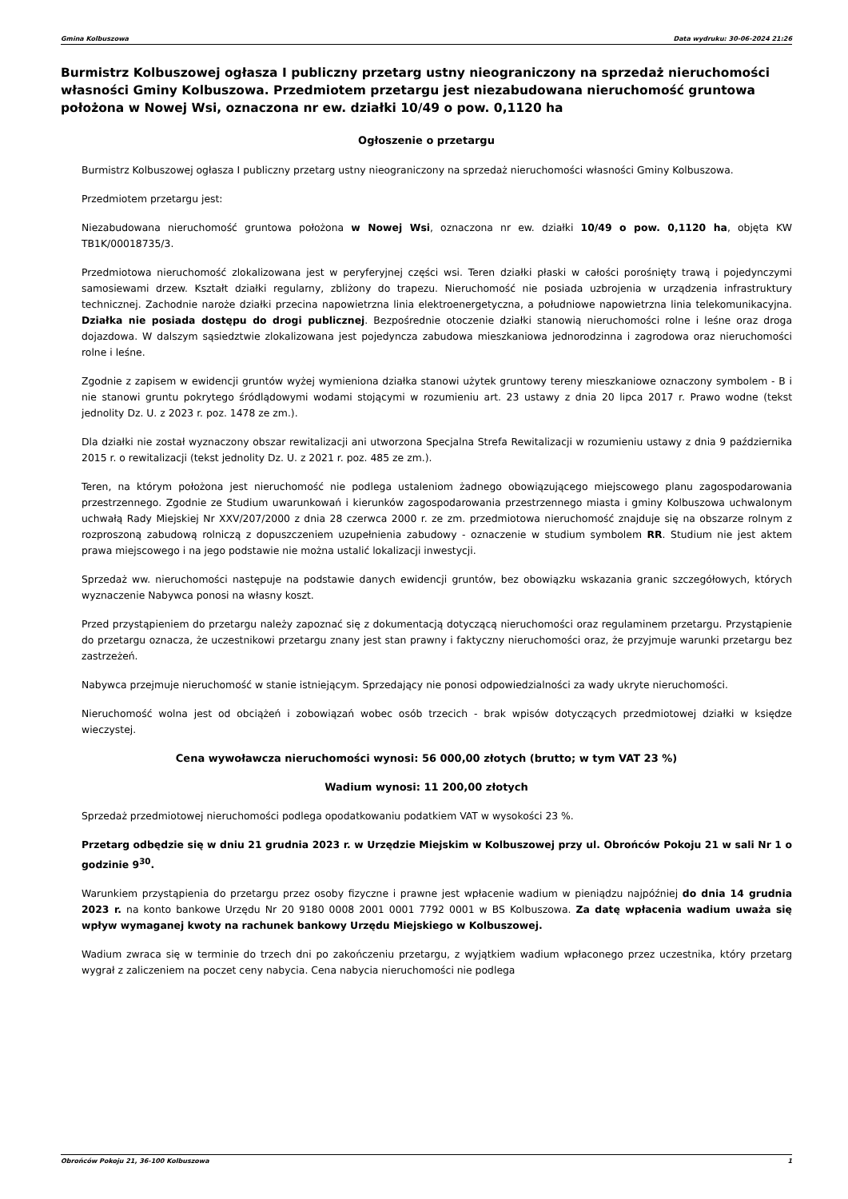Gmina Kolbuszowa Data wydruku: 30-06-2024 21:26
Burmistrz Kolbuszowej ogłasza I publiczny przetarg ustny nieograniczony na sprzedaż nieruchomości własności Gminy Kolbuszowa. Przedmiotem przetargu jest niezabudowana nieruchomość gruntowa położona w Nowej Wsi, oznaczona nr ew. działki 10/49 o pow. 0,1120 ha
Ogłoszenie o przetargu
Burmistrz Kolbuszowej ogłasza I publiczny przetarg ustny nieograniczony na sprzedaż nieruchomości własności Gminy Kolbuszowa.
Przedmiotem przetargu jest:
Niezabudowana nieruchomość gruntowa położona w Nowej Wsi, oznaczona nr ew. działki 10/49 o pow. 0,1120 ha, objęta KW TB1K/00018735/3.
Przedmiotowa nieruchomość zlokalizowana jest w peryferyjnej części wsi. Teren działki płaski w całości porośnięty trawą i pojedynczymi samosiewami drzew. Kształt działki regularny, zbliżony do trapezu. Nieruchomość nie posiada uzbrojenia w urządzenia infrastruktury technicznej. Zachodnie naroże działki przecina napowietrzna linia elektroenergetyczna, a południowe napowietrzna linia telekomunikacyjna. Działka nie posiada dostępu do drogi publicznej. Bezpośrednie otoczenie działki stanowią nieruchomości rolne i leśne oraz droga dojazdowa. W dalszym sąsiedztwie zlokalizowana jest pojedyncza zabudowa mieszkaniowa jednorodzinna i zagrodowa oraz nieruchomości rolne i leśne.
Zgodnie z zapisem w ewidencji gruntów wyżej wymieniona działka stanowi użytek gruntowy tereny mieszkaniowe oznaczony symbolem - B i nie stanowi gruntu pokrytego śródlądowymi wodami stojącymi w rozumieniu art. 23 ustawy z dnia 20 lipca 2017 r. Prawo wodne (tekst jednolity Dz. U. z 2023 r. poz. 1478 ze zm.).
Dla działki nie został wyznaczony obszar rewitalizacji ani utworzona Specjalna Strefa Rewitalizacji w rozumieniu ustawy z dnia 9 października 2015 r. o rewitalizacji (tekst jednolity Dz. U. z 2021 r. poz. 485 ze zm.).
Teren, na którym położona jest nieruchomość nie podlega ustaleniom żadnego obowiązującego miejscowego planu zagospodarowania przestrzennego. Zgodnie ze Studium uwarunkowań i kierunków zagospodarowania przestrzennego miasta i gminy Kolbuszowa uchwalonym uchwałą Rady Miejskiej Nr XXV/207/2000 z dnia 28 czerwca 2000 r. ze zm. przedmiotowa nieruchomość znajduje się na obszarze rolnym z rozproszoną zabudową rolniczą z dopuszczeniem uzupełnienia zabudowy - oznaczenie w studium symbolem RR. Studium nie jest aktem prawa miejscowego i na jego podstawie nie można ustalić lokalizacji inwestycji.
Sprzedaż ww. nieruchomości następuje na podstawie danych ewidencji gruntów, bez obowiązku wskazania granic szczegółowych, których wyznaczenie Nabywca ponosi na własny koszt.
Przed przystąpieniem do przetargu należy zapoznać się z dokumentacją dotyczącą nieruchomości oraz regulaminem przetargu. Przystąpienie do przetargu oznacza, że uczestnikowi przetargu znany jest stan prawny i faktyczny nieruchomości oraz, że przyjmuje warunki przetargu bez zastrzeżeń.
Nabywca przejmuje nieruchomość w stanie istniejącym. Sprzedający nie ponosi odpowiedzialności za wady ukryte nieruchomości.
Nieruchomość wolna jest od obciążeń i zobowiązań wobec osób trzecich - brak wpisów dotyczących przedmiotowej działki w księdze wieczystej.
Cena wywoławcza nieruchomości wynosi: 56 000,00 złotych (brutto; w tym VAT 23 %)
Wadium wynosi: 11 200,00 złotych
Sprzedaż przedmiotowej nieruchomości podlega opodatkowaniu podatkiem VAT w wysokości 23 %.
Przetarg odbędzie się w dniu 21 grudnia 2023 r. w Urzędzie Miejskim w Kolbuszowej przy ul. Obrońców Pokoju 21 w sali Nr 1 o godzinie 9<sup>30</sup>.
Warunkiem przystąpienia do przetargu przez osoby fizyczne i prawne jest wpłacenie wadium w pieniądzu najpóźniej do dnia 14 grudnia 2023 r. na konto bankowe Urzędu Nr 20 9180 0008 2001 0001 7792 0001 w BS Kolbuszowa. Za datę wpłacenia wadium uważa się wpływ wymaganej kwoty na rachunek bankowy Urzędu Miejskiego w Kolbuszowej.
Wadium zwraca się w terminie do trzech dni po zakończeniu przetargu, z wyjątkiem wadium wpłaconego przez uczestnika, który przetarg wygrał z zaliczeniem na poczet ceny nabycia. Cena nabycia nieruchomości nie podlega
Obrońców Pokoju 21, 36-100 Kolbuszowa 1